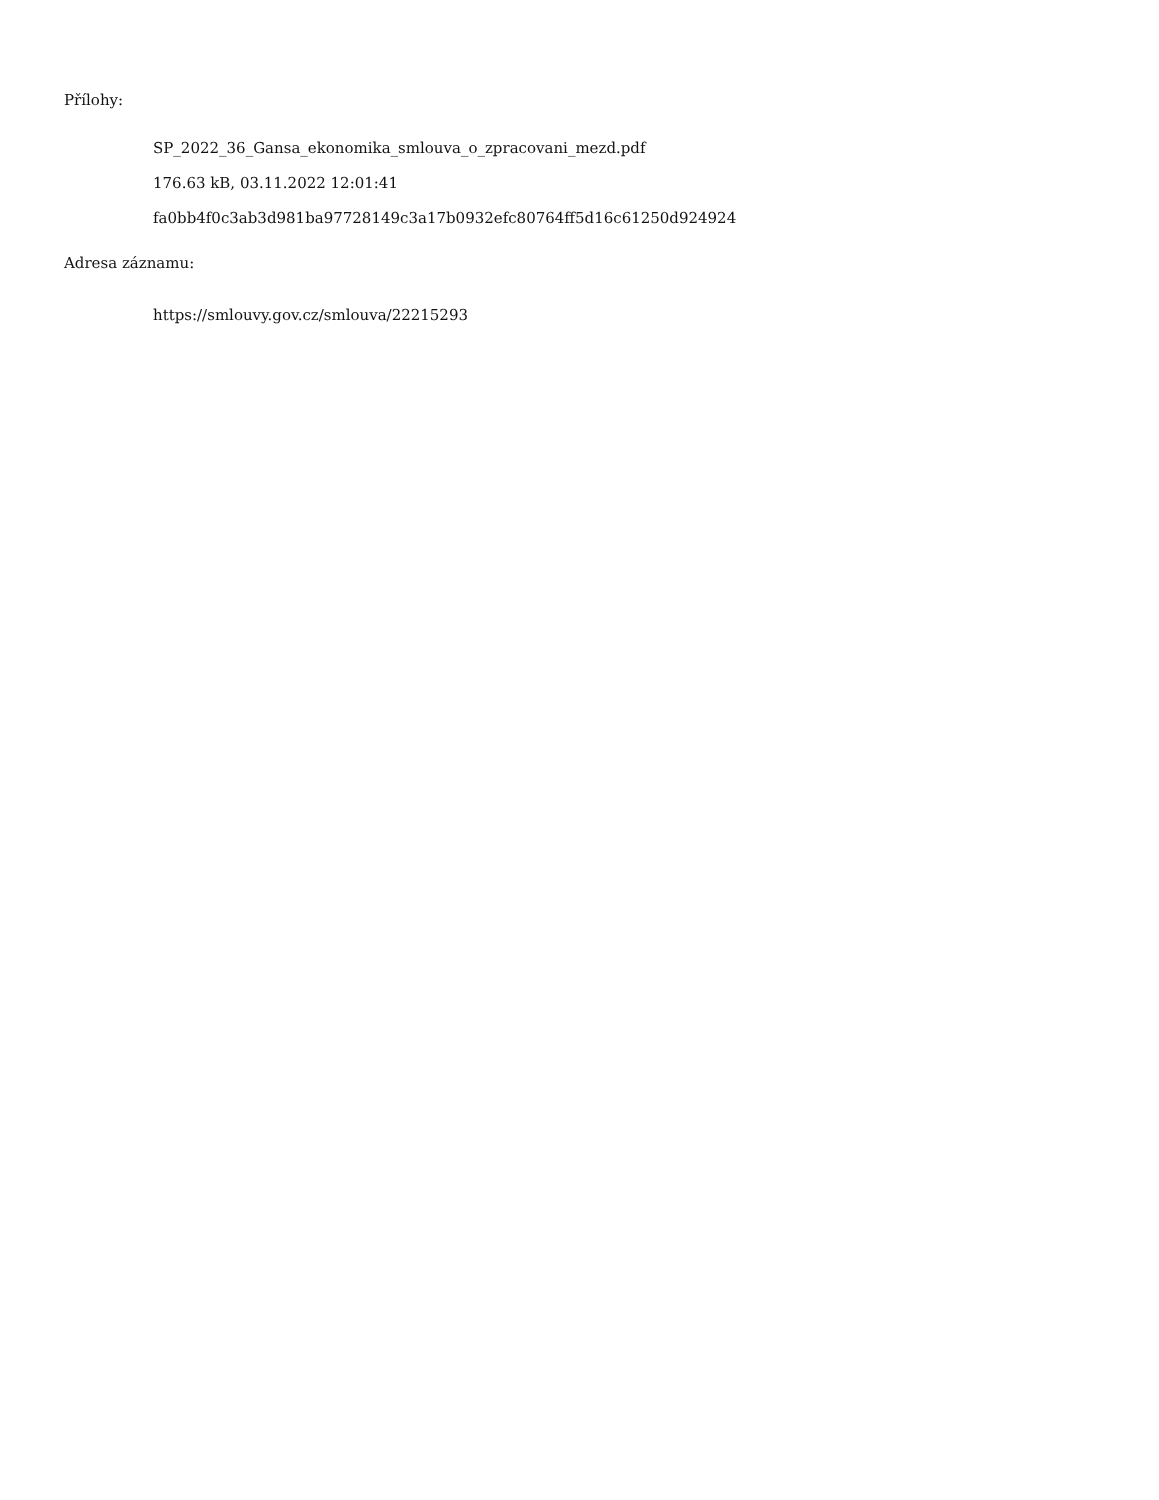Přílohy:
SP_2022_36_Gansa_ekonomika_smlouva_o_zpracovani_mezd.pdf
176.63 kB, 03.11.2022 12:01:41
fa0bb4f0c3ab3d981ba97728149c3a17b0932efc80764ff5d16c61250d924924
Adresa záznamu:
https://smlouvy.gov.cz/smlouva/22215293